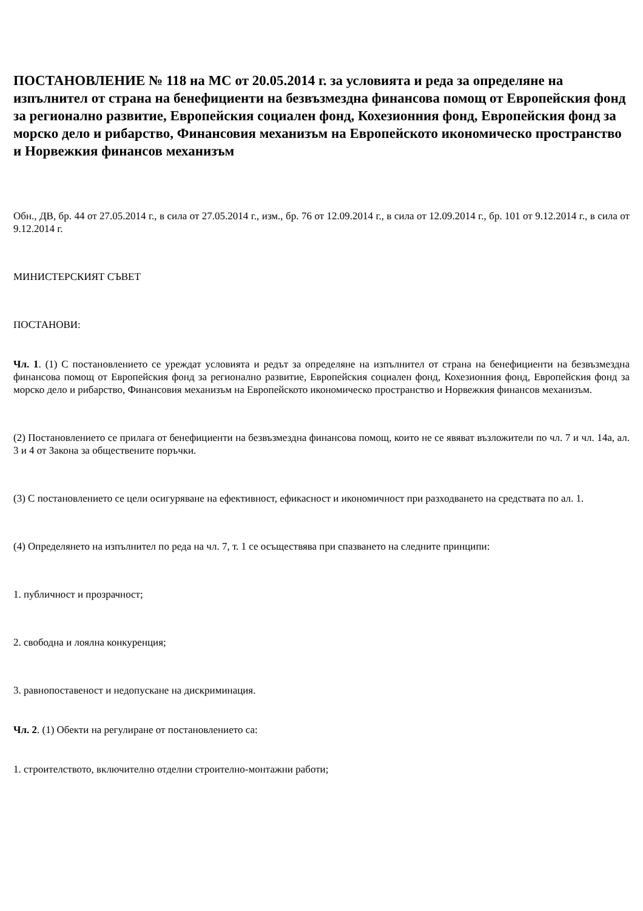ПОСТАНОВЛЕНИЕ № 118 на МС от 20.05.2014 г. за условията и реда за определяне на изпълнител от страна на бенефициенти на безвъзмездна финансова помощ от Европейския фонд за регионално развитие, Европейския социален фонд, Кохезионния фонд, Европейския фонд за морско дело и рибарство, Финансовия механизъм на Европейското икономическо пространство и Норвежкия финансов механизъм
Обн., ДВ, бр. 44 от 27.05.2014 г., в сила от 27.05.2014 г., изм., бр. 76 от 12.09.2014 г., в сила от 12.09.2014 г., бр. 101 от 9.12.2014 г., в сила от 9.12.2014 г.
МИНИСТЕРСКИЯТ СЪВЕТ
ПОСТАНОВИ:
Чл. 1. (1) С постановлението се уреждат условията и редът за определяне на изпълнител от страна на бенефициенти на безвъзмездна финансова помощ от Европейския фонд за регионално развитие, Европейския социален фонд, Кохезионния фонд, Европейския фонд за морско дело и рибарство, Финансовия механизъм на Европейското икономическо пространство и Норвежкия финансов механизъм.
(2) Постановлението се прилага от бенефициенти на безвъзмездна финансова помощ, които не се явяват възложители по чл. 7 и чл. 14а, ал. 3 и 4 от Закона за обществените поръчки.
(3) С постановлението се цели осигуряване на ефективност, ефикасност и икономичност при разходването на средствата по ал. 1.
(4) Определянето на изпълнител по реда на чл. 7, т. 1 се осъществява при спазването на следните принципи:
1. публичност и прозрачност;
2. свободна и лоялна конкуренция;
3. равнопоставеност и недопускане на дискриминация.
Чл. 2. (1) Обекти на регулиране от постановлението са:
1. строителството, включително отделни строително-монтажни работи;